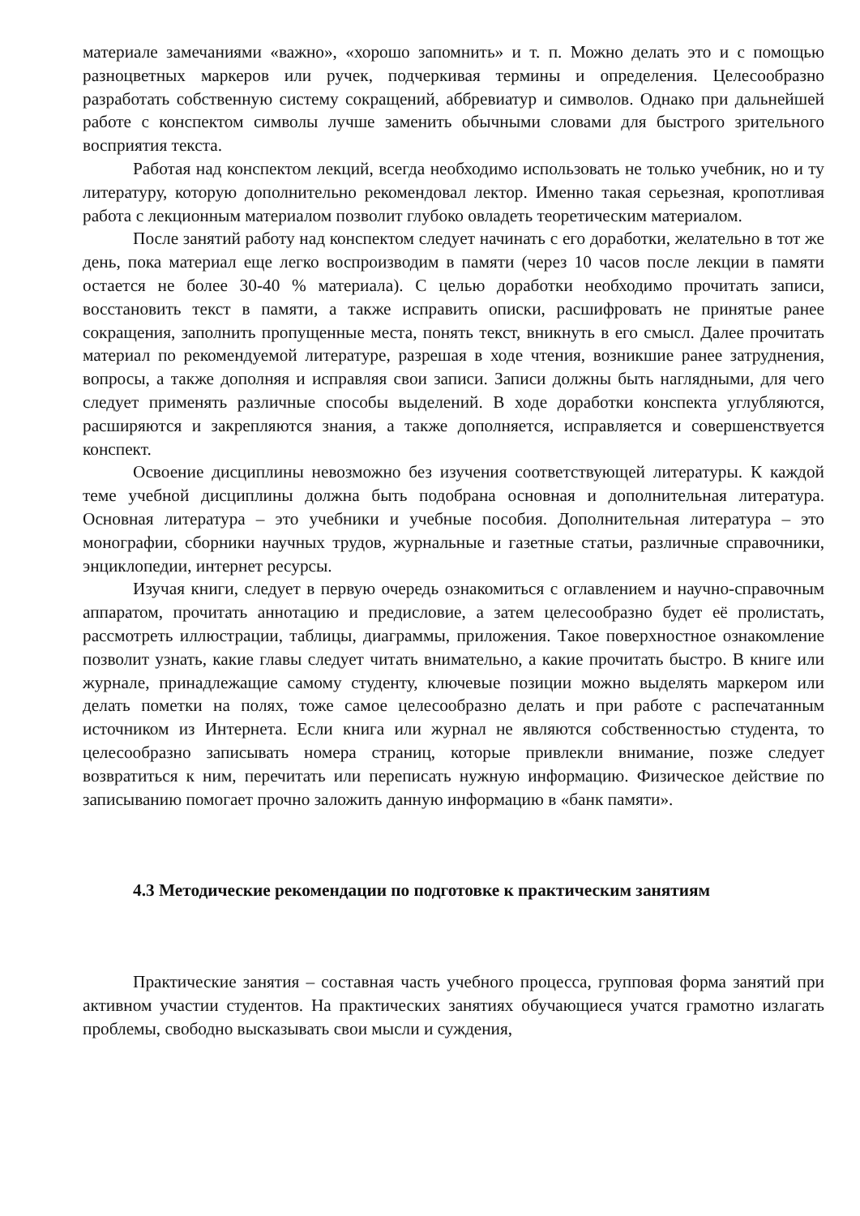материале замечаниями «важно», «хорошо запомнить» и т. п. Можно делать это и с помощью разноцветных маркеров или ручек, подчеркивая термины и определения. Целесообразно разработать собственную систему сокращений, аббревиатур и символов. Однако при дальнейшей работе с конспектом символы лучше заменить обычными словами для быстрого зрительного восприятия текста.
Работая над конспектом лекций, всегда необходимо использовать не только учебник, но и ту литературу, которую дополнительно рекомендовал лектор. Именно такая серьезная, кропотливая работа с лекционным материалом позволит глубоко овладеть теоретическим материалом.
После занятий работу над конспектом следует начинать с его доработки, желательно в тот же день, пока материал еще легко воспроизводим в памяти (через 10 часов после лекции в памяти остается не более 30-40 % материала). С целью доработки необходимо прочитать записи, восстановить текст в памяти, а также исправить описки, расшифровать не принятые ранее сокращения, заполнить пропущенные места, понять текст, вникнуть в его смысл. Далее прочитать материал по рекомендуемой литературе, разрешая в ходе чтения, возникшие ранее затруднения, вопросы, а также дополняя и исправляя свои записи. Записи должны быть наглядными, для чего следует применять различные способы выделений. В ходе доработки конспекта углубляются, расширяются и закрепляются знания, а также дополняется, исправляется и совершенствуется конспект.
Освоение дисциплины невозможно без изучения соответствующей литературы. К каждой теме учебной дисциплины должна быть подобрана основная и дополнительная литература. Основная литература – это учебники и учебные пособия. Дополнительная литература – это монографии, сборники научных трудов, журнальные и газетные статьи, различные справочники, энциклопедии, интернет ресурсы.
Изучая книги, следует в первую очередь ознакомиться с оглавлением и научно-справочным аппаратом, прочитать аннотацию и предисловие, а затем целесообразно будет её пролистать, рассмотреть иллюстрации, таблицы, диаграммы, приложения. Такое поверхностное ознакомление позволит узнать, какие главы следует читать внимательно, а какие прочитать быстро. В книге или журнале, принадлежащие самому студенту, ключевые позиции можно выделять маркером или делать пометки на полях, тоже самое целесообразно делать и при работе с распечатанным источником из Интернета. Если книга или журнал не являются собственностью студента, то целесообразно записывать номера страниц, которые привлекли внимание, позже следует возвратиться к ним, перечитать или переписать нужную информацию. Физическое действие по записыванию помогает прочно заложить данную информацию в «банк памяти».
4.3 Методические рекомендации по подготовке к практическим занятиям
Практические занятия – составная часть учебного процесса, групповая форма занятий при активном участии студентов. На практических занятиях обучающиеся учатся грамотно излагать проблемы, свободно высказывать свои мысли и суждения,